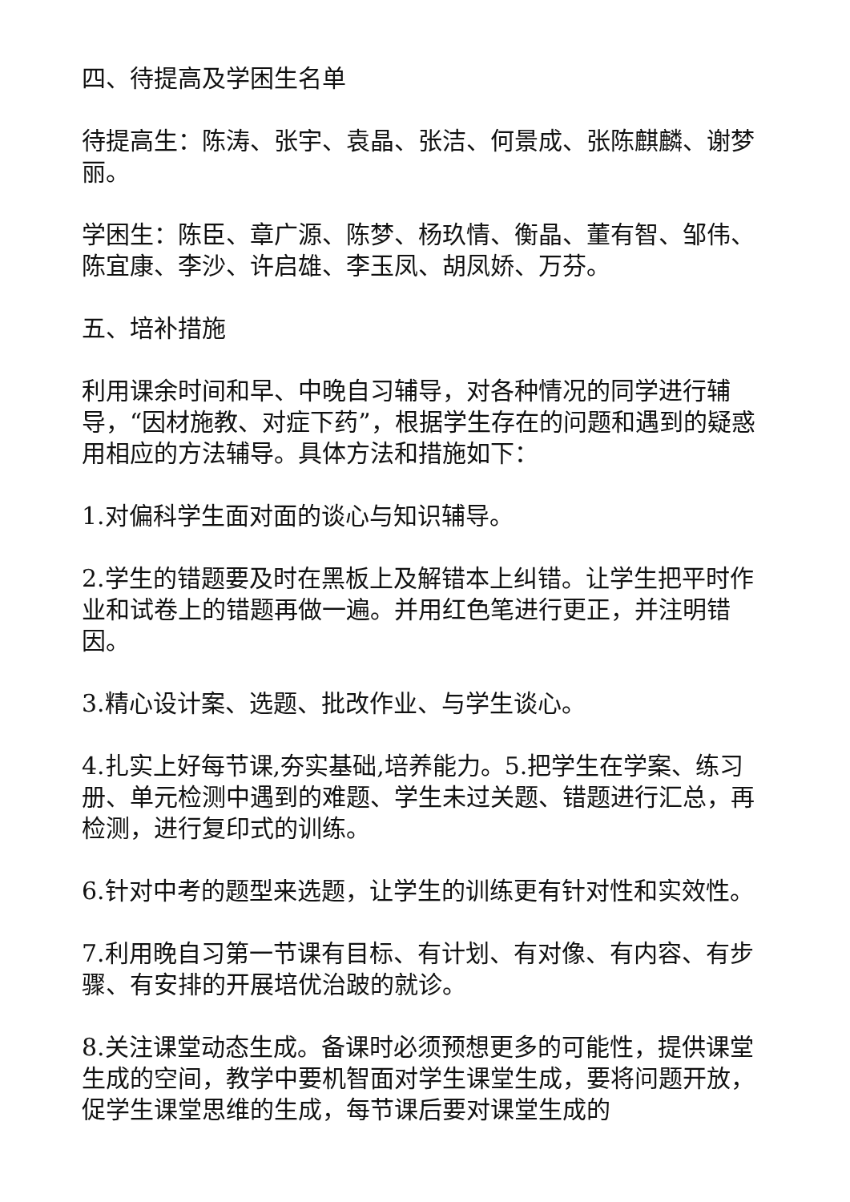四、待提高及学困生名单
待提高生：陈涛、张宇、袁晶、张洁、何景成、张陈麒麟、谢梦丽。
学困生：陈臣、章广源、陈梦、杨玖情、衡晶、董有智、邹伟、陈宜康、李沙、许启雄、李玉凤、胡凤娇、万芬。
五、培补措施
利用课余时间和早、中晚自习辅导，对各种情况的同学进行辅导，“因材施教、对症下药”，根据学生存在的问题和遇到的疑惑用相应的方法辅导。具体方法和措施如下：
1.对偏科学生面对面的谈心与知识辅导。
2.学生的错题要及时在黑板上及解错本上纠错。让学生把平时作业和试卷上的错题再做一遍。并用红色笔进行更正，并注明错因。
3.精心设计案、选题、批改作业、与学生谈心。
4.扎实上好每节课,夯实基础,培养能力。5.把学生在学案、练习册、单元检测中遇到的难题、学生未过关题、错题进行汇总，再检测，进行复印式的训练。
6.针对中考的题型来选题，让学生的训练更有针对性和实效性。
7.利用晚自习第一节课有目标、有计划、有对像、有内容、有步骤、有安排的开展培优治跛的就诊。
8.关注课堂动态生成。备课时必须预想更多的可能性，提供课堂生成的空间，教学中要机智面对学生课堂生成，要将问题开放，促学生课堂思维的生成，每节课后要对课堂生成的